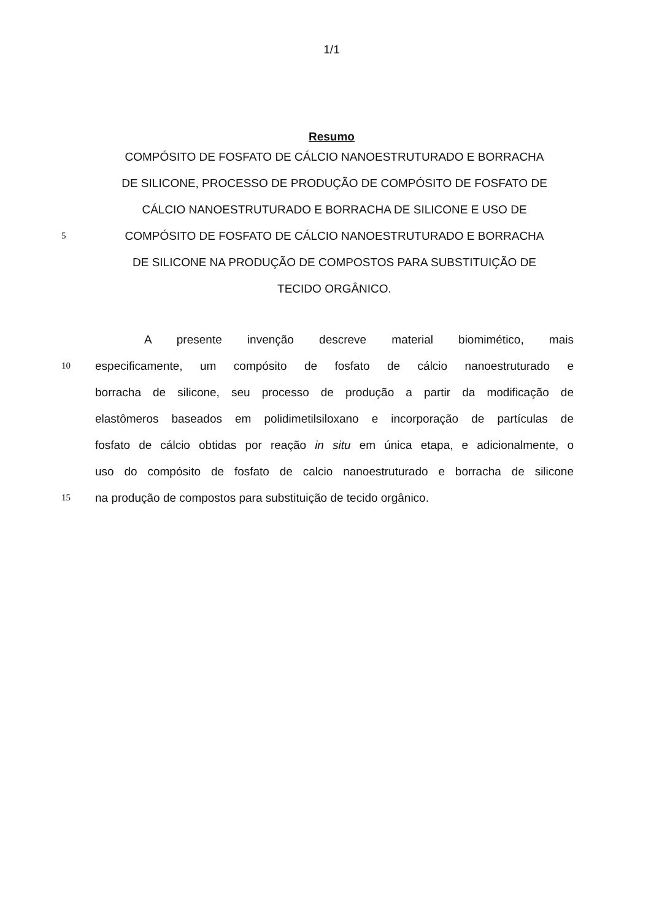1/1
Resumo
COMPÓSITO DE FOSFATO DE CÁLCIO NANOESTRUTURADO E BORRACHA
DE SILICONE, PROCESSO DE PRODUÇÃO DE COMPÓSITO DE FOSFATO DE
CÁLCIO NANOESTRUTURADO E BORRACHA DE SILICONE E USO DE
5
COMPÓSITO DE FOSFATO DE CÁLCIO NANOESTRUTURADO E BORRACHA
DE SILICONE NA PRODUÇÃO DE COMPOSTOS PARA SUBSTITUIÇÃO DE
TECIDO ORGÂNICO.
A presente invenção descreve material biomimético, mais
10
especificamente, um compósito de fosfato de cálcio nanoestruturado e
borracha de silicone, seu processo de produção a partir da modificação de
elastômeros baseados em polidimetilsiloxano e incorporação de partículas de
fosfato de cálcio obtidas por reação in situ em única etapa, e adicionalmente, o
uso do compósito de fosfato de calcio nanoestruturado e borracha de silicone
15
na produção de compostos para substituição de tecido orgânico.